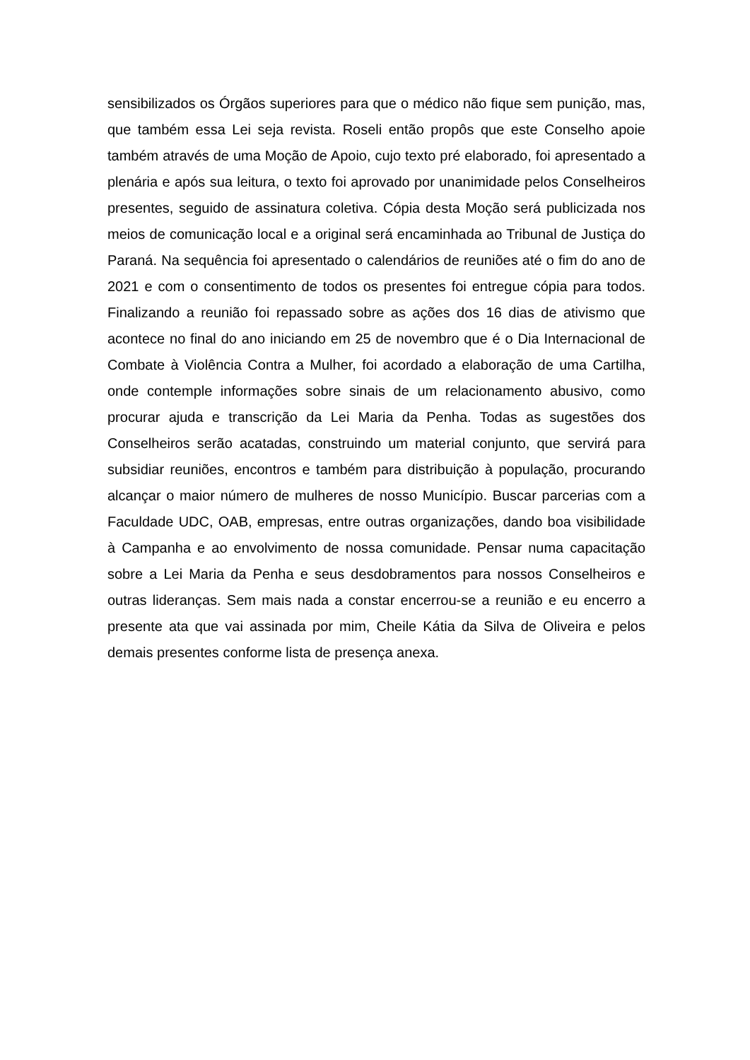sensibilizados os Órgãos superiores para que o médico não fique sem punição, mas, que também essa Lei seja revista. Roseli então propôs que este Conselho apoie também através de uma Moção de Apoio, cujo texto pré elaborado, foi apresentado a plenária e após sua leitura, o texto foi aprovado por unanimidade pelos Conselheiros presentes, seguido de assinatura coletiva. Cópia desta Moção será publicizada nos meios de comunicação local e a original será encaminhada ao Tribunal de Justiça do Paraná. Na sequência foi apresentado o calendários de reuniões até o fim do ano de 2021 e com o consentimento de todos os presentes foi entregue cópia para todos. Finalizando a reunião foi repassado sobre as ações dos 16 dias de ativismo que acontece no final do ano iniciando em 25 de novembro que é o Dia Internacional de Combate à Violência Contra a Mulher, foi acordado a elaboração de uma Cartilha, onde contemple informações sobre sinais de um relacionamento abusivo, como procurar ajuda e transcrição da Lei Maria da Penha. Todas as sugestões dos Conselheiros serão acatadas, construindo um material conjunto, que servirá para subsidiar reuniões, encontros e também para distribuição à população, procurando alcançar o maior número de mulheres de nosso Município. Buscar parcerias com a Faculdade UDC, OAB, empresas, entre outras organizações, dando boa visibilidade à Campanha e ao envolvimento de nossa comunidade. Pensar numa capacitação sobre a Lei Maria da Penha e seus desdobramentos para nossos Conselheiros e outras lideranças. Sem mais nada a constar encerrou-se a reunião e eu encerro a presente ata que vai assinada por mim, Cheile Kátia da Silva de Oliveira e pelos demais presentes conforme lista de presença anexa.